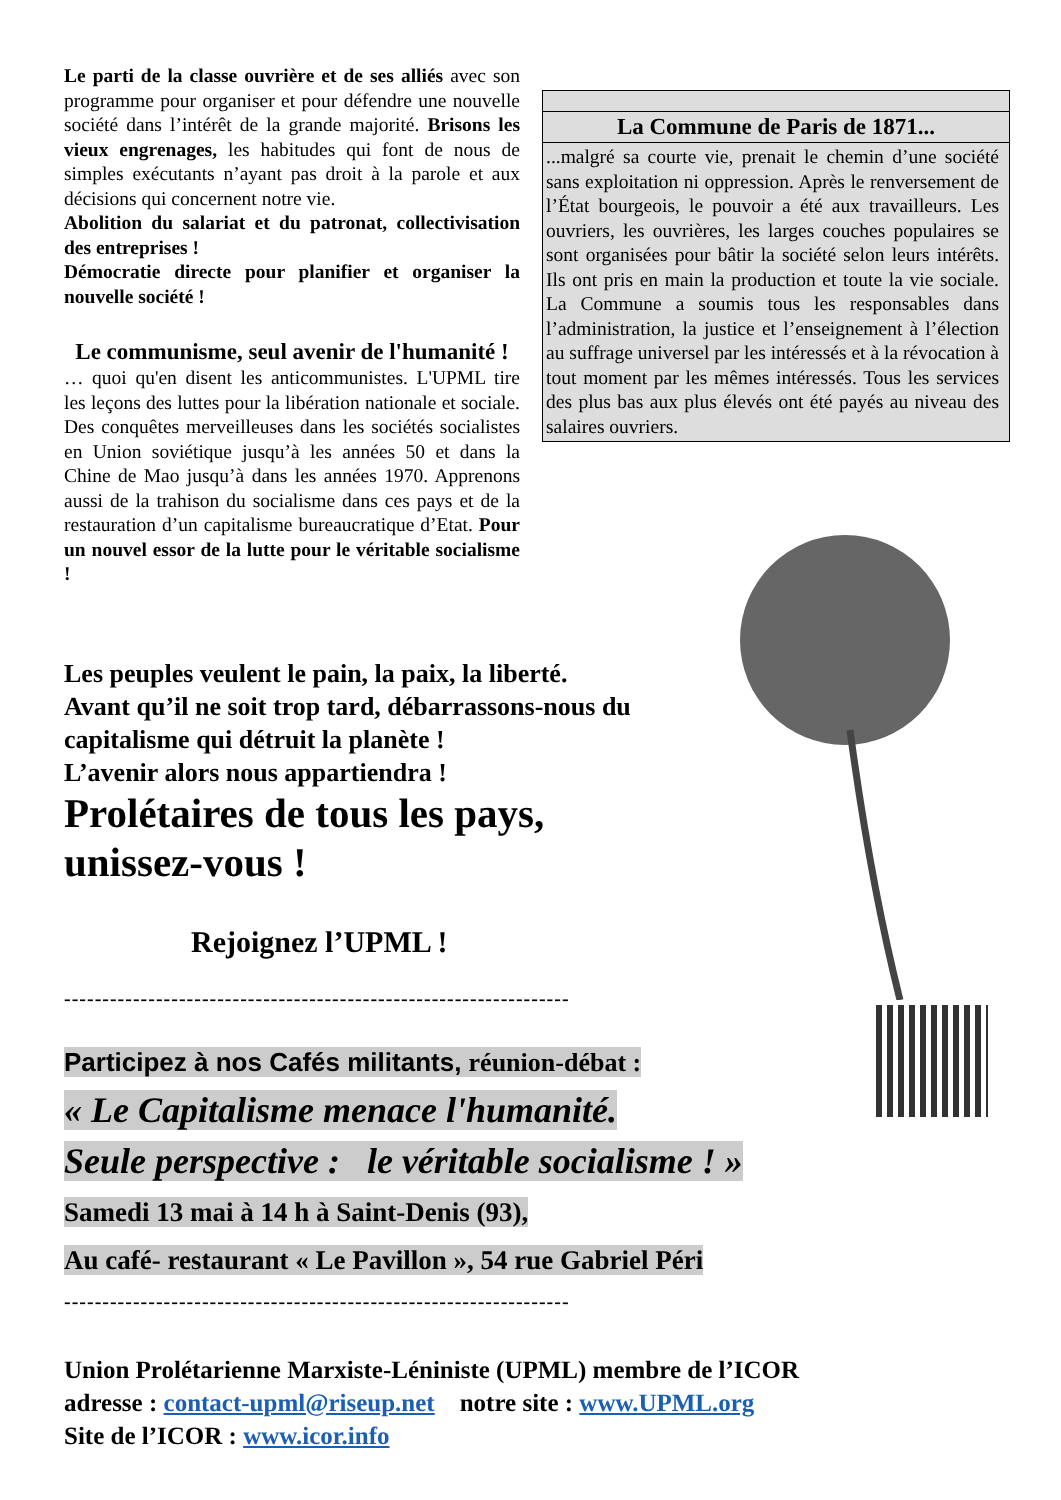Le parti de la classe ouvrière et de ses alliés avec son programme pour organiser et pour défendre une nouvelle société dans l’intérêt de la grande majorité. Brisons les vieux engrenages, les habitudes qui font de nous de simples exécutants n’ayant pas droit à la parole et aux décisions qui concernent notre vie.
Abolition du salariat et du patronat, collectivisation des entreprises !
Démocratie directe pour planifier et organiser la nouvelle société !
Le communisme, seul avenir de l'humanité !
… quoi qu'en disent les anticommunistes. L'UPML tire les leçons des luttes pour la libération nationale et sociale. Des conquêtes merveilleuses dans les sociétés socialistes en Union soviétique jusqu’à les années 50 et dans la Chine de Mao jusqu’à dans les années 1970. Apprenons aussi de la trahison du socialisme dans ces pays et de la restauration d’un capitalisme bureaucratique d’Etat. Pour un nouvel essor de la lutte pour le véritable socialisme !
La Commune de Paris de 1871...
...malgré sa courte vie, prenait le chemin d’une société sans exploitation ni oppression. Après le renversement de l’État bourgeois, le pouvoir a été aux travailleurs. Les ouvriers, les ouvrières, les larges couches populaires se sont organisées pour bâtir la société selon leurs intérêts. Ils ont pris en main la production et toute la vie sociale. La Commune a soumis tous les responsables dans l’administration, la justice et l’enseignement à l’élection au suffrage universel par les intéressés et à la révocation à tout moment par les mêmes intéressés. Tous les services des plus bas aux plus élevés ont été payés au niveau des salaires ouvriers.
Les peuples veulent le pain, la paix, la liberté.
Avant qu’il ne soit trop tard, débarrassons-nous du
capitalisme qui détruit la planète !
L’avenir alors nous appartiendra !
Prolétaires de tous les pays,
unissez-vous !
Rejoignez l’UPML !
------------------------------------------------------------------
Participez à nos Cafés militants, réunion-débat :
« Le Capitalisme menace l'humanité.
Seule perspective : le véritable socialisme ! »
Samedi 13 mai à 14 h à Saint-Denis (93),
Au café- restaurant « Le Pavillon », 54 rue Gabriel Péri
------------------------------------------------------------------
Union Prolétarienne Marxiste-Léniniste (UPML) membre de l’ICOR
adresse : contact-upml@riseup.net notre site : www.UPML.org
Site de l’ICOR : www.icor.info